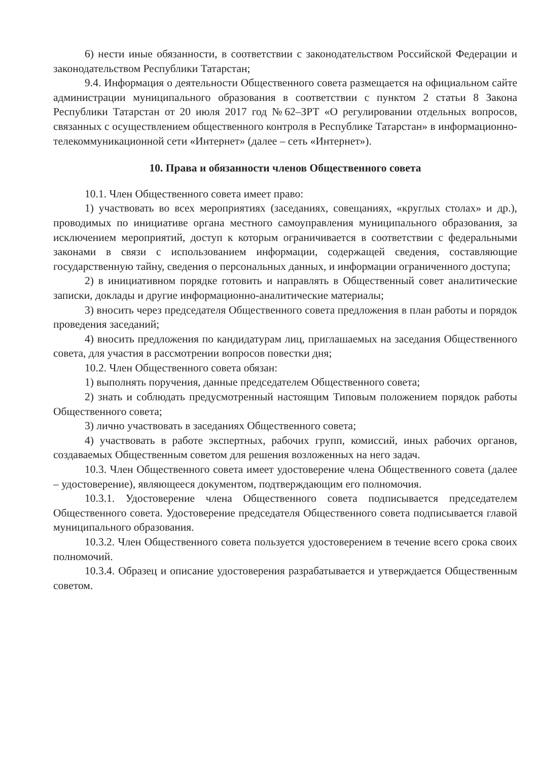6) нести иные обязанности, в соответствии с законодательством Российской Федерации и законодательством Республики Татарстан;
9.4. Информация о деятельности Общественного совета размещается на официальном сайте администрации муниципального образования в соответствии с пунктом 2 статьи 8 Закона Республики Татарстан от 20 июля 2017 год №62–ЗРТ «О регулировании отдельных вопросов, связанных с осуществлением общественного контроля в Республике Татарстан» в информационно-телекоммуникационной сети «Интернет» (далее – сеть «Интернет»).
10. Права и обязанности членов Общественного совета
10.1. Член Общественного совета имеет право:
1) участвовать во всех мероприятиях (заседаниях, совещаниях, «круглых столах» и др.), проводимых по инициативе органа местного самоуправления муниципального образования, за исключением мероприятий, доступ к которым ограничивается в соответствии с федеральными законами в связи с использованием информации, содержащей сведения, составляющие государственную тайну, сведения о персональных данных, и информации ограниченного доступа;
2) в инициативном порядке готовить и направлять в Общественный совет аналитические записки, доклады и другие информационно-аналитические материалы;
3) вносить через председателя Общественного совета предложения в план работы и порядок проведения заседаний;
4) вносить предложения по кандидатурам лиц, приглашаемых на заседания Общественного совета, для участия в рассмотрении вопросов повестки дня;
10.2. Член Общественного совета обязан:
1) выполнять поручения, данные председателем Общественного совета;
2) знать и соблюдать предусмотренный настоящим Типовым положением порядок работы Общественного совета;
3) лично участвовать в заседаниях Общественного совета;
4) участвовать в работе экспертных, рабочих групп, комиссий, иных рабочих органов, создаваемых Общественным советом для решения возложенных на него задач.
10.3. Член Общественного совета имеет удостоверение члена Общественного совета (далее – удостоверение), являющееся документом, подтверждающим его полномочия.
10.3.1. Удостоверение члена Общественного совета подписывается председателем Общественного совета. Удостоверение председателя Общественного совета подписывается главой муниципального образования.
10.3.2. Член Общественного совета пользуется удостоверением в течение всего срока своих полномочий.
10.3.4. Образец и описание удостоверения разрабатывается и утверждается Общественным советом.